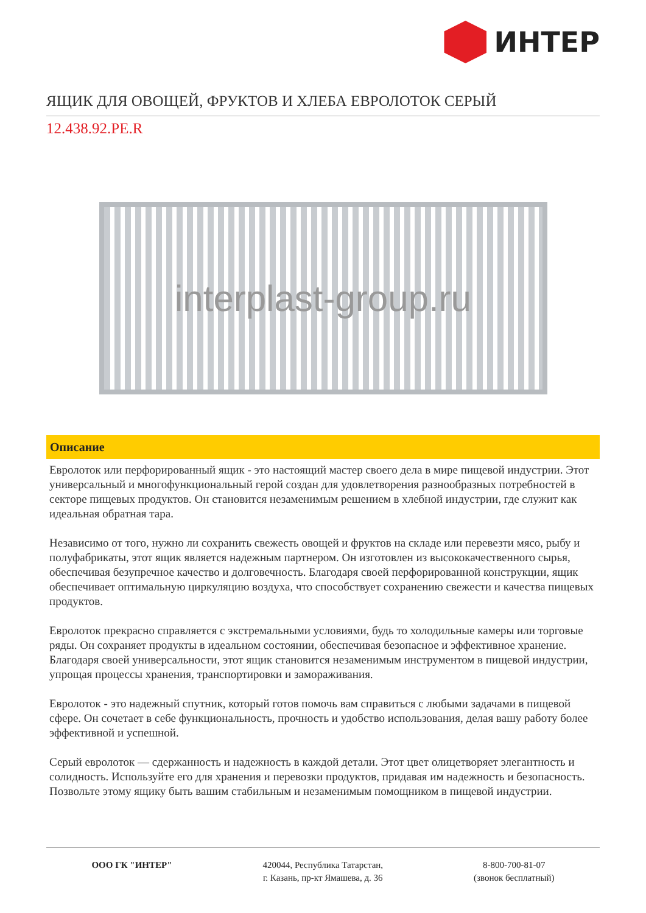ИНТЕР
ЯЩИК ДЛЯ ОВОЩЕЙ, ФРУКТОВ И ХЛЕБА ЕВРОЛОТОК СЕРЫЙ
12.438.92.PE.R
interplast-group.ru
Описание
Евролоток или перфорированный ящик - это настоящий мастер своего дела в мире пищевой индустрии. Этот универсальный и многофункциональный герой создан для удовлетворения разнообразных потребностей в секторе пищевых продуктов. Он становится незаменимым решением в хлебной индустрии, где служит как идеальная обратная тара.
Независимо от того, нужно ли сохранить свежесть овощей и фруктов на складе или перевезти мясо, рыбу и полуфабрикаты, этот ящик является надежным партнером. Он изготовлен из высококачественного сырья, обеспечивая безупречное качество и долговечность. Благодаря своей перфорированной конструкции, ящик обеспечивает оптимальную циркуляцию воздуха, что способствует сохранению свежести и качества пищевых продуктов.
Евролоток прекрасно справляется с экстремальными условиями, будь то холодильные камеры или торговые ряды. Он сохраняет продукты в идеальном состоянии, обеспечивая безопасное и эффективное хранение. Благодаря своей универсальности, этот ящик становится незаменимым инструментом в пищевой индустрии, упрощая процессы хранения, транспортировки и замораживания.
Евролоток - это надежный спутник, который готов помочь вам справиться с любыми задачами в пищевой сфере. Он сочетает в себе функциональность, прочность и удобство использования, делая вашу работу более эффективной и успешной.
Серый евролоток — сдержанность и надежность в каждой детали. Этот цвет олицетворяет элегантность и солидность. Используйте его для хранения и перевозки продуктов, придавая им надежность и безопасность. Позвольте этому ящику быть вашим стабильным и незаменимым помощником в пищевой индустрии.
ООО ГК "ИНТЕР" 420044, Республика Татарстан,
г. Казань, пр-кт Ямашева, д. 36
8-800-700-81-07
(звонок бесплатный)